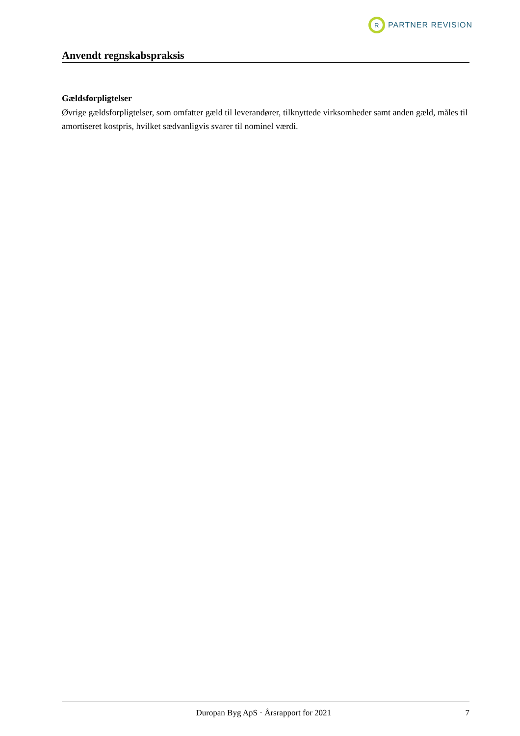R
PARTNER REVISION
Anvendt regnskabspraksis
Gældsforpligtelser
Øvrige gældsforpligtelser, som omfatter gæld til leverandører, tilknyttede virksomheder samt anden gæld, måles til amortiseret kostpris, hvilket sædvanligvis svarer til nominel værdi.
Duropan Byg ApS · Årsrapport for 2021 7